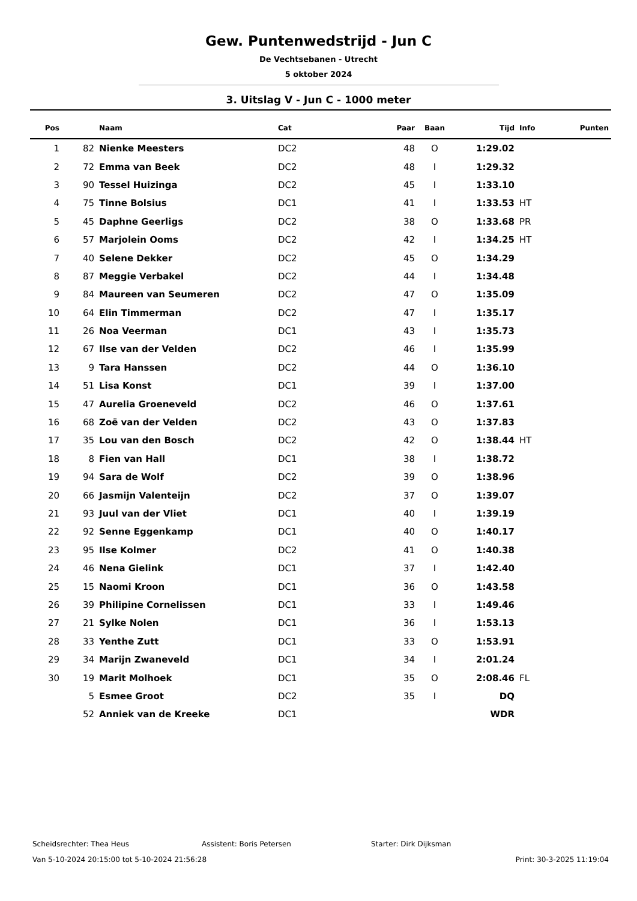Gew. Puntenwedstrijd - Jun C
De Vechtsebanen - Utrecht
5 oktober 2024
3. Uitslag V - Jun C - 1000 meter
| Pos | | Naam | Cat | Paar | Baan | Tijd | Info | Punten |
| --- | --- | --- | --- | --- | --- | --- | --- | --- |
| 1 | 82 | Nienke Meesters | DC2 | 48 | O | 1:29.02 | | |
| 2 | 72 | Emma van Beek | DC2 | 48 | I | 1:29.32 | | |
| 3 | 90 | Tessel Huizinga | DC2 | 45 | I | 1:33.10 | | |
| 4 | 75 | Tinne Bolsius | DC1 | 41 | I | 1:33.53 | HT | |
| 5 | 45 | Daphne Geerligs | DC2 | 38 | O | 1:33.68 | PR | |
| 6 | 57 | Marjolein Ooms | DC2 | 42 | I | 1:34.25 | HT | |
| 7 | 40 | Selene Dekker | DC2 | 45 | O | 1:34.29 | | |
| 8 | 87 | Meggie Verbakel | DC2 | 44 | I | 1:34.48 | | |
| 9 | 84 | Maureen van Seumeren | DC2 | 47 | O | 1:35.09 | | |
| 10 | 64 | Elin Timmerman | DC2 | 47 | I | 1:35.17 | | |
| 11 | 26 | Noa Veerman | DC1 | 43 | I | 1:35.73 | | |
| 12 | 67 | Ilse van der Velden | DC2 | 46 | I | 1:35.99 | | |
| 13 | 9 | Tara Hanssen | DC2 | 44 | O | 1:36.10 | | |
| 14 | 51 | Lisa Konst | DC1 | 39 | I | 1:37.00 | | |
| 15 | 47 | Aurelia Groeneveld | DC2 | 46 | O | 1:37.61 | | |
| 16 | 68 | Zoë van der Velden | DC2 | 43 | O | 1:37.83 | | |
| 17 | 35 | Lou van den Bosch | DC2 | 42 | O | 1:38.44 | HT | |
| 18 | 8 | Fien van Hall | DC1 | 38 | I | 1:38.72 | | |
| 19 | 94 | Sara de Wolf | DC2 | 39 | O | 1:38.96 | | |
| 20 | 66 | Jasmijn Valenteijn | DC2 | 37 | O | 1:39.07 | | |
| 21 | 93 | Juul van der Vliet | DC1 | 40 | I | 1:39.19 | | |
| 22 | 92 | Senne Eggenkamp | DC1 | 40 | O | 1:40.17 | | |
| 23 | 95 | Ilse Kolmer | DC2 | 41 | O | 1:40.38 | | |
| 24 | 46 | Nena Gielink | DC1 | 37 | I | 1:42.40 | | |
| 25 | 15 | Naomi Kroon | DC1 | 36 | O | 1:43.58 | | |
| 26 | 39 | Philipine Cornelissen | DC1 | 33 | I | 1:49.46 | | |
| 27 | 21 | Sylke Nolen | DC1 | 36 | I | 1:53.13 | | |
| 28 | 33 | Yenthe Zutt | DC1 | 33 | O | 1:53.91 | | |
| 29 | 34 | Marijn Zwaneveld | DC1 | 34 | I | 2:01.24 | | |
| 30 | 19 | Marit Molhoek | DC1 | 35 | O | 2:08.46 | FL | |
| | 5 | Esmee Groot | DC2 | 35 | I | DQ | | |
| | 52 | Anniek van de Kreeke | DC1 | | | WDR | | |
Scheidsrechter: Thea Heus Assistent: Boris Petersen Starter: Dirk Dijksman
Van 5-10-2024 20:15:00 tot 5-10-2024 21:56:28 Print: 30-3-2025 11:19:04